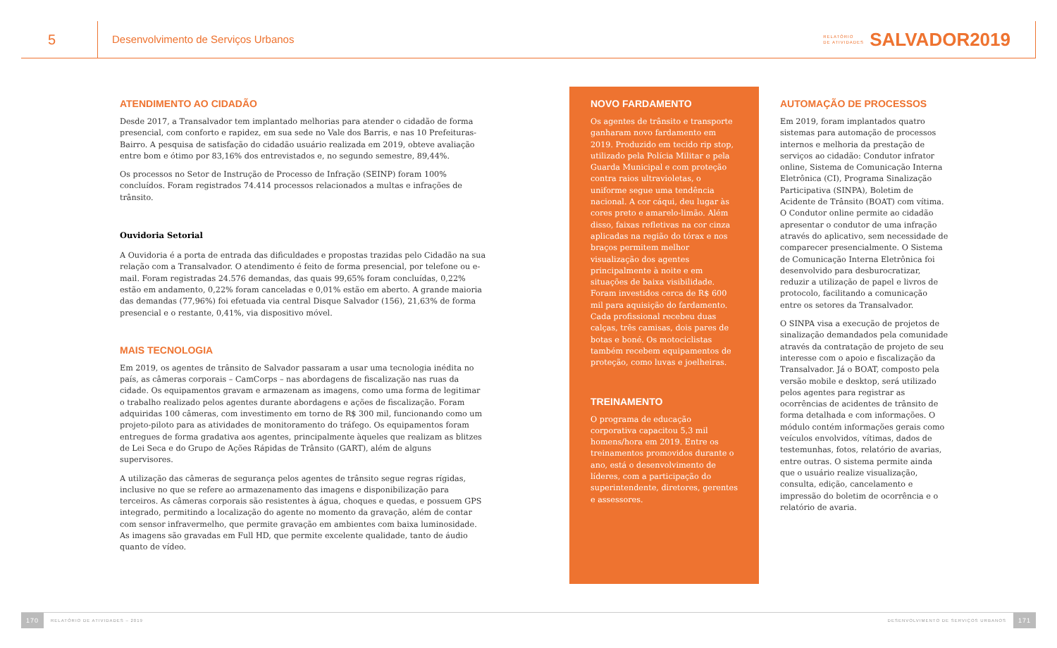5 Desenvolvimento de Serviços Urbanos RELATÓRIO
DE ATIVIDADES SALVADOR2019
ATENDIMENTO AO CIDADÃO
Desde 2017, a Transalvador tem implantado melhorias para atender o cidadão de forma presencial, com conforto e rapidez, em sua sede no Vale dos Barris, e nas 10 Prefeituras-Bairro. A pesquisa de satisfação do cidadão usuário realizada em 2019, obteve avaliação entre bom e ótimo por 83,16% dos entrevistados e, no segundo semestre, 89,44%.
Os processos no Setor de Instrução de Processo de Infração (SEINP) foram 100% concluídos. Foram registrados 74.414 processos relacionados a multas e infrações de trânsito.
Ouvidoria Setorial
A Ouvidoria é a porta de entrada das dificuldades e propostas trazidas pelo Cidadão na sua relação com a Transalvador. O atendimento é feito de forma presencial, por telefone ou e-mail. Foram registradas 24.576 demandas, das quais 99,65% foram concluídas, 0,22% estão em andamento, 0,22% foram canceladas e 0,01% estão em aberto. A grande maioria das demandas (77,96%) foi efetuada via central Disque Salvador (156), 21,63% de forma presencial e o restante, 0,41%, via dispositivo móvel.
MAIS TECNOLOGIA
Em 2019, os agentes de trânsito de Salvador passaram a usar uma tecnologia inédita no país, as câmeras corporais – CamCorps – nas abordagens de fiscalização nas ruas da cidade. Os equipamentos gravam e armazenam as imagens, como uma forma de legitimar o trabalho realizado pelos agentes durante abordagens e ações de fiscalização. Foram adquiridas 100 câmeras, com investimento em torno de R$ 300 mil, funcionando como um projeto-piloto para as atividades de monitoramento do tráfego. Os equipamentos foram entregues de forma gradativa aos agentes, principalmente àqueles que realizam as blitzes de Lei Seca e do Grupo de Ações Rápidas de Trânsito (GART), além de alguns supervisores.
A utilização das câmeras de segurança pelos agentes de trânsito segue regras rígidas, inclusive no que se refere ao armazenamento das imagens e disponibilização para terceiros. As câmeras corporais são resistentes à água, choques e quedas, e possuem GPS integrado, permitindo a localização do agente no momento da gravação, além de contar com sensor infravermelho, que permite gravação em ambientes com baixa luminosidade. As imagens são gravadas em Full HD, que permite excelente qualidade, tanto de áudio quanto de vídeo.
NOVO FARDAMENTO
Os agentes de trânsito e transporte ganharam novo fardamento em 2019. Produzido em tecido rip stop, utilizado pela Polícia Militar e pela Guarda Municipal e com proteção contra raios ultravioletas, o uniforme segue uma tendência nacional. A cor cáqui, deu lugar às cores preto e amarelo-limão. Além disso, faixas refletivas na cor cinza aplicadas na região do tórax e nos braços permitem melhor visualização dos agentes principalmente à noite e em situações de baixa visibilidade. Foram investidos cerca de R$ 600 mil para aquisição do fardamento. Cada profissional recebeu duas calças, três camisas, dois pares de botas e boné. Os motociclistas também recebem equipamentos de proteção, como luvas e joelheiras.
TREINAMENTO
O programa de educação corporativa capacitou 5,3 mil homens/hora em 2019. Entre os treinamentos promovidos durante o ano, está o desenvolvimento de líderes, com a participação do superintendente, diretores, gerentes e assessores.
AUTOMAÇÃO DE PROCESSOS
Em 2019, foram implantados quatro sistemas para automação de processos internos e melhoria da prestação de serviços ao cidadão: Condutor infrator online, Sistema de Comunicação Interna Eletrônica (CI), Programa Sinalização Participativa (SINPA), Boletim de Acidente de Trânsito (BOAT) com vítima. O Condutor online permite ao cidadão apresentar o condutor de uma infração através do aplicativo, sem necessidade de comparecer presencialmente. O Sistema de Comunicação Interna Eletrônica foi desenvolvido para desburocratizar, reduzir a utilização de papel e livros de protocolo, facilitando a comunicação entre os setores da Transalvador.
O SINPA visa a execução de projetos de sinalização demandados pela comunidade através da contratação de projeto de seu interesse com o apoio e fiscalização da Transalvador. Já o BOAT, composto pela versão mobile e desktop, será utilizado pelos agentes para registrar as ocorrências de acidentes de trânsito de forma detalhada e com informações. O módulo contém informações gerais como veículos envolvidos, vítimas, dados de testemunhas, fotos, relatório de avarias, entre outras. O sistema permite ainda que o usuário realize visualização, consulta, edição, cancelamento e impressão do boletim de ocorrência e o relatório de avaria.
170 RELATÓRIO DE ATIVIDADES – 2019
DESENVOLVIMENTO DE SERVIÇOS URBANOS 171